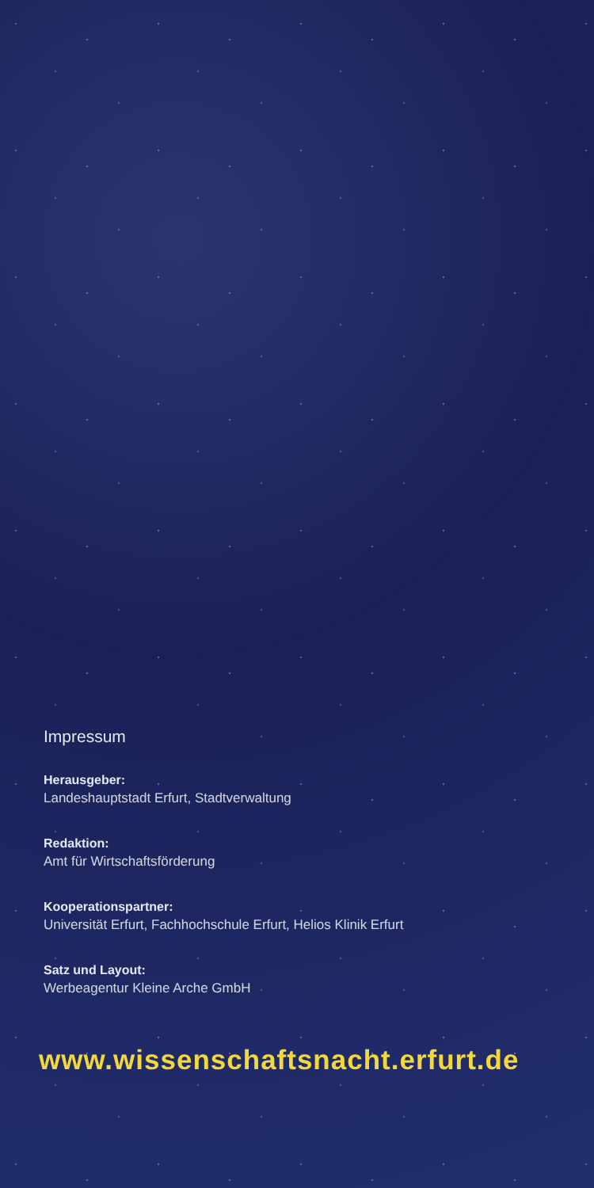Impressum
Herausgeber:
Landeshauptstadt Erfurt, Stadtverwaltung
Redaktion:
Amt für Wirtschaftsförderung
Kooperationspartner:
Universität Erfurt, Fachhochschule Erfurt, Helios Klinik Erfurt
Satz und Layout:
Werbeagentur Kleine Arche GmbH
www.wissenschaftsnacht.erfurt.de